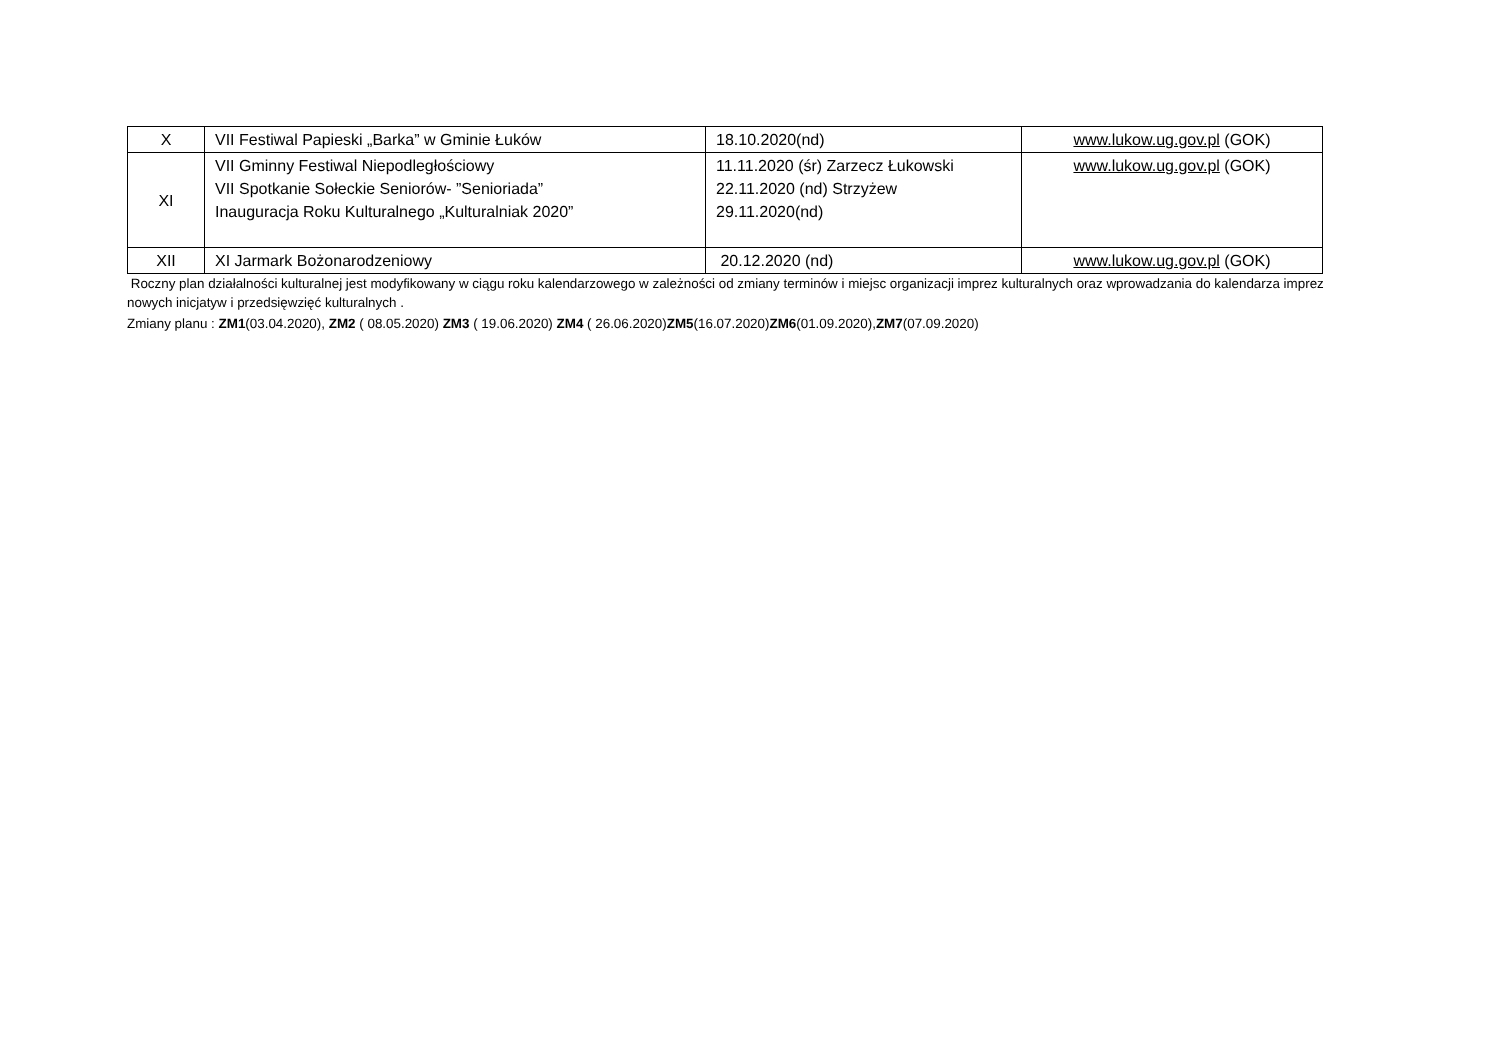| X | VII Festiwal Papieski „Barka” w Gminie Łuków | 18.10.2020(nd) | www.lukow.ug.gov.pl (GOK) |
| XI | VII Gminny Festiwal Niepodległościowy VII Spotkanie Sołeckie Seniorów- ”Senioriada” Inauguracja Roku Kulturalnego „Kulturalniak 2020” | 11.11.2020 (śr) Zarzecz Łukowski 22.11.2020 (nd) Strzyżew 29.11.2020(nd) | www.lukow.ug.gov.pl (GOK) |
| XII | XI Jarmark Bożonarodzeniowy | 20.12.2020 (nd) | www.lukow.ug.gov.pl (GOK) |
Roczny plan działalności kulturalnej jest modyfikowany w ciągu roku kalendarzowego w zależności od zmiany terminów i miejsc organizacji imprez kulturalnych oraz wprowadzania do kalendarza imprez nowych inicjatyw i przedsięwzięć kulturalnych .
Zmiany planu : ZM1(03.04.2020), ZM2 ( 08.05.2020) ZM3 ( 19.06.2020) ZM4 ( 26.06.2020)ZM5(16.07.2020)ZM6(01.09.2020),ZM7(07.09.2020)